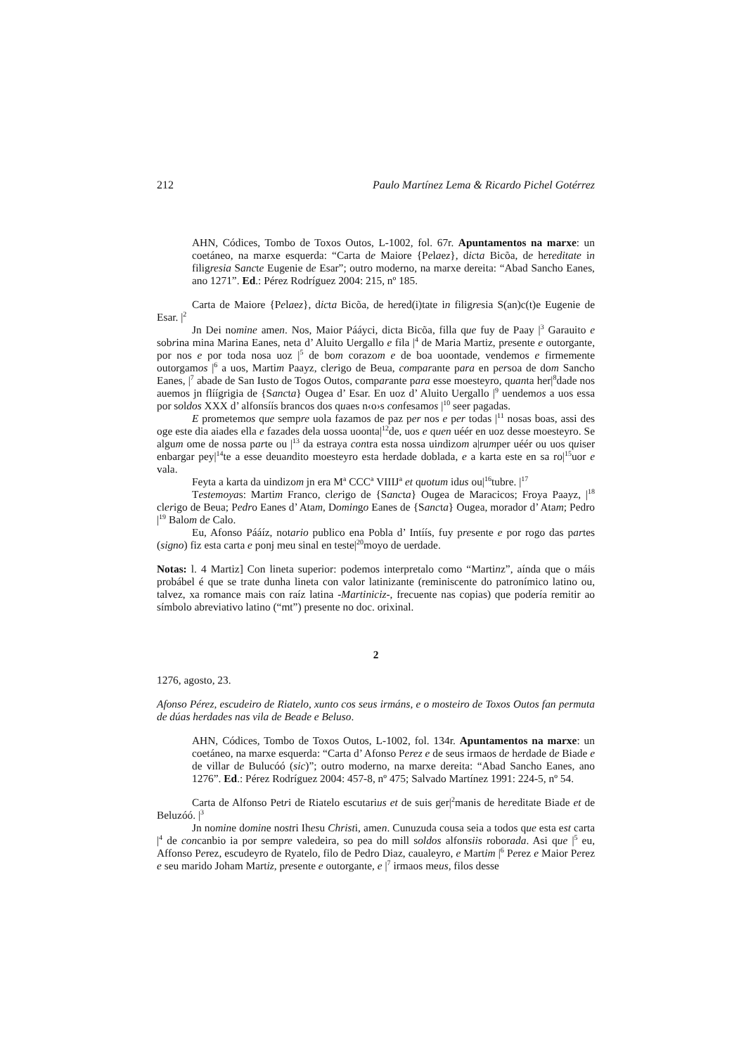212 Paulo Martínez Lema & Ricardo Pichel Gotérrez
AHN, Códices, Tombo de Toxos Outos, L-1002, fol. 67r. Apuntamentos na marxe: un coetáneo, na marxe esquerda: “Carta de Maiore {Pelaez}, dicta Bicõa, de hereditate in filigresia Sancte Eugenie de Esar”; outro moderno, na marxe dereita: “Abad Sancho Eanes, ano 1271”. Ed.: Pérez Rodríguez 2004: 215, nº 185.
Carta de Maiore {Pelaez}, dicta Bicõa, de hered(i)tate in filigresia S(an)c(t)e Eugenie de Esar. |<sup>2</sup>
Jn Dei nomine amen. Nos, Maior Pááyci, dicta Bicõa, filla que fuy de Paay |<sup>3</sup> Garauito e sobrina mina Marina Eanes, neta d’ Aluito Uergallo e fila |<sup>4</sup> de Maria Martiz, presente e outorgante, por nos e por toda nosa uoz |<sup>5</sup> de bom corazom e de boa uoontade, vendemos e firmemente outorgamos |<sup>6</sup> a uos, Martim Paayz, clerigo de Beua, comparante para en persoa de dom Sancho Eanes, |<sup>7</sup> abade de San Iusto de Togos Outos, comparante para esse moesteyro, quanta her|<sup>8</sup>dade nos auemos jn flíígrigia de {Sancta} Ougea d’ Esar. En uoz d’ Aluito Uergallo |<sup>9</sup> uendemos a uos essa por soldos XXX d’ alfonsíís brancos dos quaes n‹o›s confesamos |<sup>10</sup> seer pagadas.
E prometemos que sempre uola fazamos de paz per nos e per todas |<sup>11</sup> nosas boas, assi des oge este dia aiades ella e fazades dela uossa uoonta|<sup>12</sup>de, uos e quen uéér en uoz desse moesteyro. Se algum ome de nossa parte ou |<sup>13</sup> da estraya contra esta nossa uindizom a|rumper uéér ou uos quiser enbargar pey|<sup>14</sup>te a esse deuandito moesteyro esta herdade doblada, e a karta este en sa ro|<sup>15</sup>uor e vala.
Feyta a karta da uindizom jn era M<sup>a</sup> CCC<sup>a</sup> VIIIJ<sup>a</sup> et quotum idus ou|<sup>16</sup>tubre. |<sup>17</sup>
Testemoyas: Martim Franco, clerigo de {Sancta} Ougea de Maracicos; Froya Paayz, |<sup>18</sup> clerigo de Beua; Pedro Eanes d’ Atam, Domingo Eanes de {Sancta} Ougea, morador d’ Atam; Pedro |<sup>19</sup> Balom de Calo.
Eu, Afonso Pááíz, notario publico ena Pobla d’ Intíís, fuy presente e por rogo das partes (signo) fiz esta carta e ponj meu sinal en teste|<sup>20</sup>moyo de uerdade.
Notas: l. 4 Martiz] Con lineta superior: podemos interpretalo como “Martinz”, aínda que o máis probábel é que se trate dunha lineta con valor latinizante (reminiscente do patronímico latino ou, talvez, xa romance mais con raíz latina -Martiniciz-, frecuente nas copias) que podería remitir ao símbolo abreviativo latino (“mt”) presente no doc. orixinal.
2
1276, agosto, 23.
Afonso Pérez, escudeiro de Riatelo, xunto cos seus irmáns, e o mosteiro de Toxos Outos fan permuta de dúas herdades nas vila de Beade e Beluso.
AHN, Códices, Tombo de Toxos Outos, L-1002, fol. 134r. Apuntamentos na marxe: un coetáneo, na marxe esquerda: “Carta d’ Afonso Perez e de seus irmaos de herdade de Biade e de villar de Bulucóó (sic)”; outro moderno, na marxe dereita: “Abad Sancho Eanes, ano 1276”. Ed.: Pérez Rodríguez 2004: 457-8, nº 475; Salvado Martínez 1991: 224-5, nº 54.
Carta de Alfonso Petri de Riatelo escutarius et de suis ger|<sup>2</sup>manis de hereditate Biade et de Beluzóó. |<sup>3</sup>
Jn nomine domine nostri Ihesu Christi, amen. Cunuzuda cousa seia a todos que esta est carta |<sup>4</sup> de concanbio ia por sempre valedeira, so pea do mill soldos alfonsiis roborada. Asi que |<sup>5</sup> eu, Affonso Perez, escudeyro de Ryatelo, filo de Pedro Diaz, caualeyro, e Martim |<sup>6</sup> Perez e Maior Perez e seu marido Joham Martiz, presente e outorgante, e |<sup>7</sup> irmaos meus, filos desse